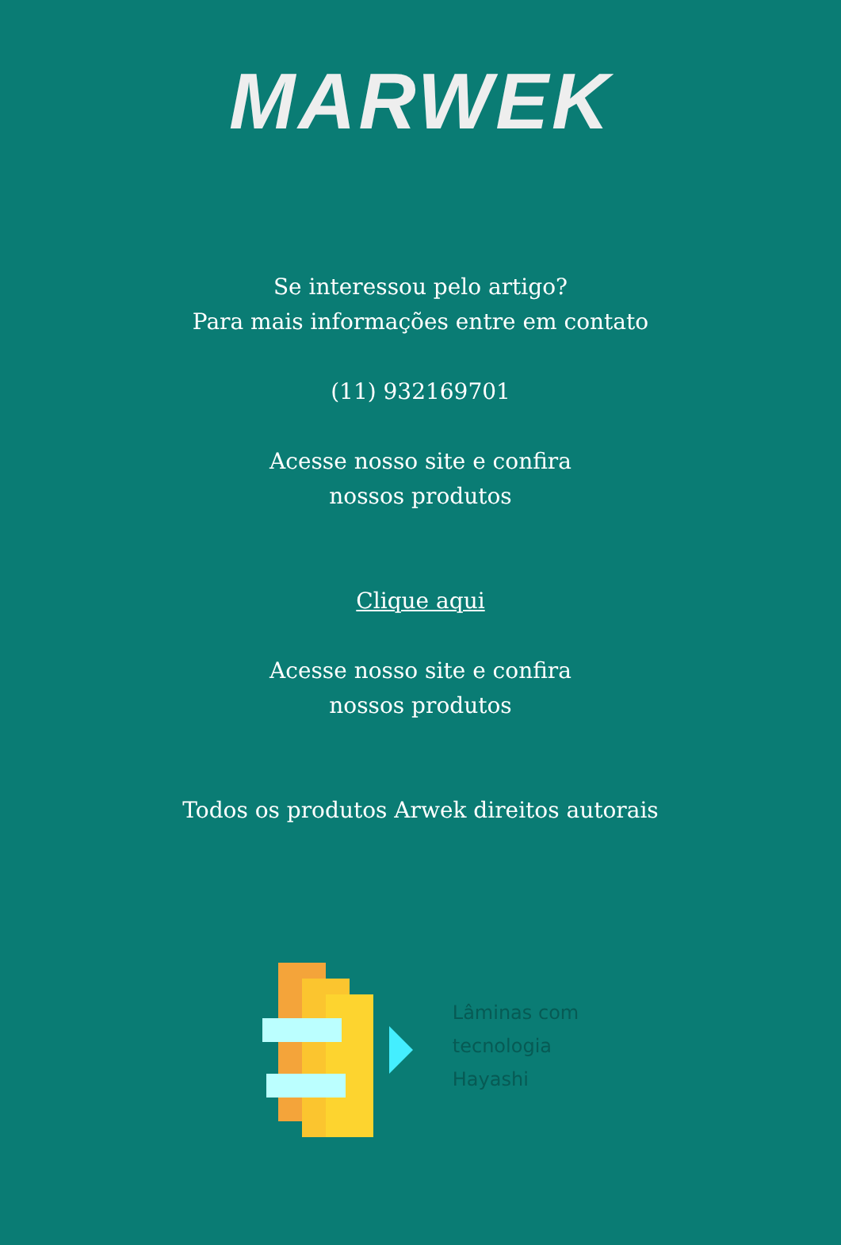MARWEK
Se interessou pelo artigo?
Para mais informações entre em contato
(11) 932169701
Acesse nosso site e confira
nossos produtos
Clique aqui
Acesse nosso site e confira
nossos produtos
Todos os produtos Arwek direitos autorais
Lâminas com
tecnologia
Hayashi